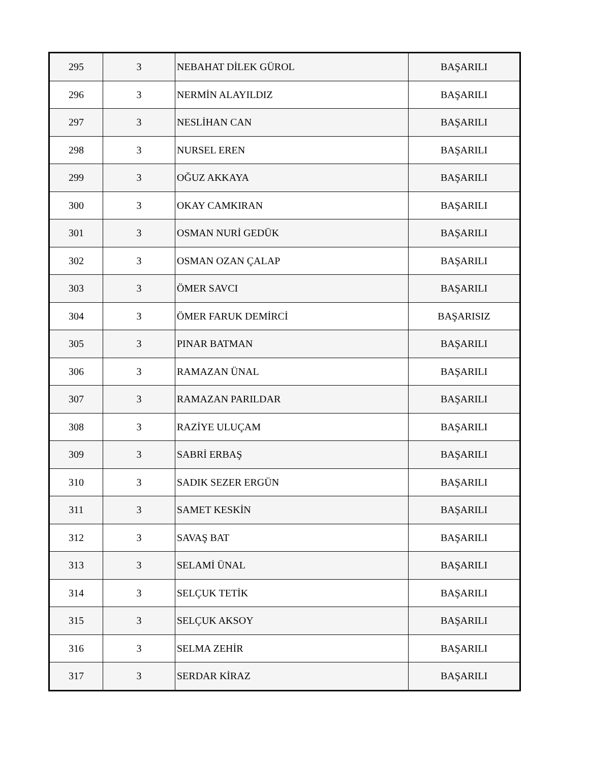| 295 | 3 | NEBAHAT DİLEK GÜROL | BAŞARILI |
| 296 | 3 | NERMİN ALAYILDIZ | BAŞARILI |
| 297 | 3 | NESLİHAN CAN | BAŞARILI |
| 298 | 3 | NURSEL EREN | BAŞARILI |
| 299 | 3 | OĞUZ AKKAYA | BAŞARILI |
| 300 | 3 | OKAY CAMKIRAN | BAŞARILI |
| 301 | 3 | OSMAN NURİ GEDÜK | BAŞARILI |
| 302 | 3 | OSMAN OZAN ÇALAP | BAŞARILI |
| 303 | 3 | ÖMER SAVCI | BAŞARILI |
| 304 | 3 | ÖMER FARUK DEMİRCİ | BAŞARISIZ |
| 305 | 3 | PINAR BATMAN | BAŞARILI |
| 306 | 3 | RAMAZAN ÜNAL | BAŞARILI |
| 307 | 3 | RAMAZAN PARILDAR | BAŞARILI |
| 308 | 3 | RAZİYE ULUÇAM | BAŞARILI |
| 309 | 3 | SABRİ ERBAŞ | BAŞARILI |
| 310 | 3 | SADIK SEZER ERGÜN | BAŞARILI |
| 311 | 3 | SAMET KESKİN | BAŞARILI |
| 312 | 3 | SAVAŞ BAT | BAŞARILI |
| 313 | 3 | SELAMİ ÜNAL | BAŞARILI |
| 314 | 3 | SELÇUK TETİK | BAŞARILI |
| 315 | 3 | SELÇUK AKSOY | BAŞARILI |
| 316 | 3 | SELMA ZEHİR | BAŞARILI |
| 317 | 3 | SERDAR KİRAZ | BAŞARILI |